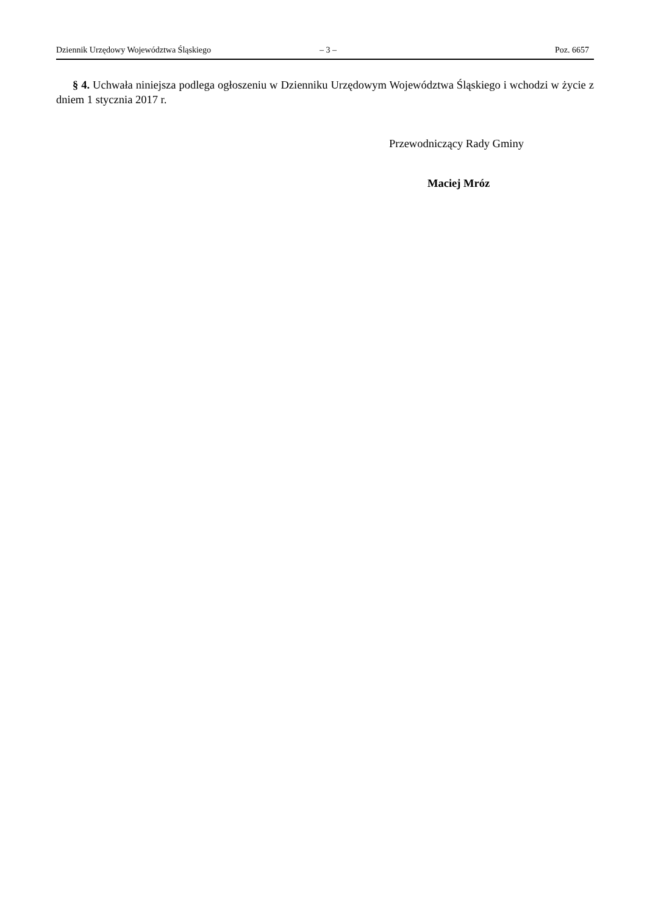Dziennik Urzędowy Województwa Śląskiego – 3 – Poz. 6657
§ 4. Uchwała niniejsza podlega ogłoszeniu w Dzienniku Urzędowym Województwa Śląskiego i wchodzi w życie z dniem 1 stycznia 2017 r.
Przewodniczący Rady Gminy
Maciej Mróz